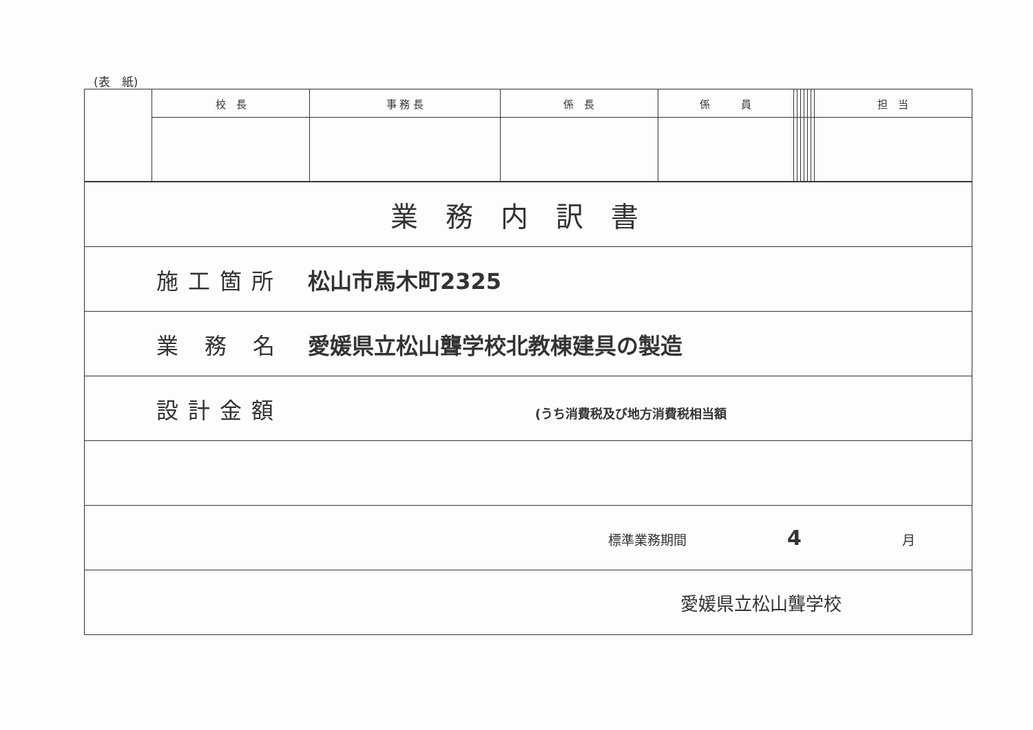(表　紙)
| | 校 長 | 事 務 長 | 係 長 | 係 員 | | | | | | | 担 当 |
| 業務内訳書 |
| 施工箇所 松山市馬木町2325 |
| 業 務 名 愛媛県立松山聾学校北教棟建具の製造 |
| 設計金額 (うち消費税及び地方消費税相当額 |
| 標準業務期間 4 月 |
| 愛媛県立松山聾学校 |